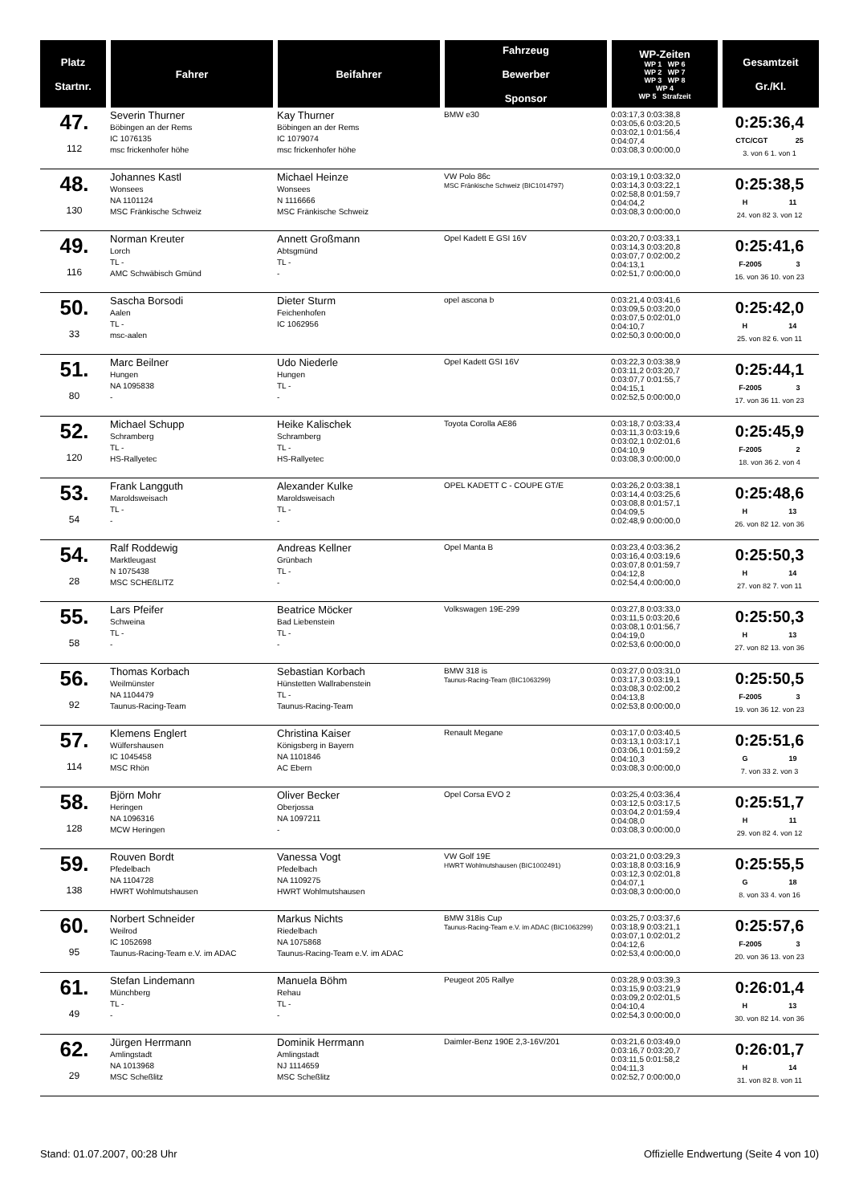| Platz Startnr. | Fahrer | Beifahrer | Fahrzeug Bewerber Sponsor | WP-Zeiten WP 1 WP 6 WP 2 WP 7 WP 3 WP 8 WP 4 WP 5 Strafzeit | Gesamtzeit Gr./Kl. |
| --- | --- | --- | --- | --- | --- |
| 47. 112 | Severin Thurner Böbingen an der Rems IC 1076135 msc frickenhofer höhe | Kay Thurner Böbingen an der Rems IC 1079074 msc frickenhofer höhe | BMW e30 | 0:03:17,3 0:03:38,8 0:03:05,6 0:03:20,5 0:03:02,1 0:01:56,4 0:04:07,4 0:03:08,3 0:00:00,0 | 0:25:36,4 CTC/CGT 25 3. von 6 1. von 1 |
| 48. 130 | Johannes Kastl Wonsees NA 1101124 MSC Fränkische Schweiz | Michael Heinze Wonsees N 1116666 MSC Fränkische Schweiz | VW Polo 86c MSC Fränkische Schweiz (BIC1014797) | 0:03:19,1 0:03:32,0 0:03:14,3 0:03:22,1 0:02:58,8 0:01:59,7 0:04:04,2 0:03:08,3 0:00:00,0 | 0:25:38,5 H 11 24. von 82 3. von 12 |
| 49. 116 | Norman Kreuter Lorch TL - AMC Schwäbisch Gmünd | Annett Großmann Abtsgmünd TL - - | Opel Kadett E GSI 16V | 0:03:20,7 0:03:33,1 0:03:14,3 0:03:20,8 0:03:07,7 0:02:00,2 0:04:13,1 0:02:51,7 0:00:00,0 | 0:25:41,6 F-2005 3 16. von 36 10. von 23 |
| 50. 33 | Sascha Borsodi Aalen TL - msc-aalen | Dieter Sturm Feichenhofen IC 1062956 | opel ascona b | 0:03:21,4 0:03:41,6 0:03:09,5 0:03:20,0 0:03:07,5 0:02:01,0 0:04:10,7 0:02:50,3 0:00:00,0 | 0:25:42,0 H 14 25. von 82 6. von 11 |
| 51. 80 | Marc Beilner Hungen NA 1095838 - | Udo Niederle Hungen TL - - | Opel Kadett GSI 16V | 0:03:22,3 0:03:38,9 0:03:11,2 0:03:20,7 0:03:07,7 0:01:55,7 0:04:15,1 0:02:52,5 0:00:00,0 | 0:25:44,1 F-2005 3 17. von 36 11. von 23 |
| 52. 120 | Michael Schupp Schramberg TL - HS-Rallyetec | Heike Kalischek Schramberg TL - HS-Rallyetec | Toyota Corolla AE86 | 0:03:18,7 0:03:33,4 0:03:11,3 0:03:19,6 0:03:02,1 0:02:01,6 0:04:10,9 0:03:08,3 0:00:00,0 | 0:25:45,9 F-2005 2 18. von 36 2. von 4 |
| 53. 54 | Frank Langguth Maroldsweisach TL - - | Alexander Kulke Maroldsweisach TL - - | OPEL KADETT C - COUPE GT/E | 0:03:26,2 0:03:38,1 0:03:14,4 0:03:25,6 0:03:08,8 0:01:57,1 0:04:09,5 0:02:48,9 0:00:00,0 | 0:25:48,6 H 13 26. von 82 12. von 36 |
| 54. 28 | Ralf Roddewig Marktleugast N 1075438 MSC SCHEßLITZ | Andreas Kellner Grünbach TL - - | Opel Manta B | 0:03:23,4 0:03:36,2 0:03:16,4 0:03:19,6 0:03:07,8 0:01:59,7 0:04:12,8 0:02:54,4 0:00:00,0 | 0:25:50,3 H 14 27. von 82 7. von 11 |
| 55. 58 | Lars Pfeifer Schweina TL - - | Beatrice Möcker Bad Liebenstein TL - - | Volkswagen 19E-299 | 0:03:27,8 0:03:33,0 0:03:11,5 0:03:20,6 0:03:08,1 0:01:56,7 0:04:19,0 0:02:53,6 0:00:00,0 | 0:25:50,3 H 13 27. von 82 13. von 36 |
| 56. 92 | Thomas Korbach Weilmünster NA 1104479 Taunus-Racing-Team | Sebastian Korbach Hünstetten Wallrabenstein TL - Taunus-Racing-Team | BMW 318 is Taunus-Racing-Team (BIC1063299) | 0:03:27,0 0:03:31,0 0:03:17,3 0:03:19,1 0:03:08,3 0:02:00,2 0:04:13,8 0:02:53,8 0:00:00,0 | 0:25:50,5 F-2005 3 19. von 36 12. von 23 |
| 57. 114 | Klemens Englert Wülfershausen IC 1045458 MSC Rhön | Christina Kaiser Königsberg in Bayern NA 1101846 AC Ebern | Renault Megane | 0:03:17,0 0:03:40,5 0:03:13,1 0:03:17,1 0:03:06,1 0:01:59,2 0:04:10,3 0:03:08,3 0:00:00,0 | 0:25:51,6 G 19 7. von 33 2. von 3 |
| 58. 128 | Björn Mohr Heringen NA 1096316 MCW Heringen | Oliver Becker Oberjossa NA 1097211 - | Opel Corsa EVO 2 | 0:03:25,4 0:03:36,4 0:03:12,5 0:03:17,5 0:03:04,2 0:01:59,4 0:04:08,0 0:03:08,3 0:00:00,0 | 0:25:51,7 H 11 29. von 82 4. von 12 |
| 59. 138 | Rouven Bordt Pfedelbach NA 1104728 HWRT Wohlmutshausen | Vanessa Vogt Pfedelbach NA 1109275 HWRT Wohlmutshausen | VW Golf 19E HWRT Wohlmutshausen (BIC1002491) | 0:03:21,0 0:03:29,3 0:03:18,8 0:03:16,9 0:03:12,3 0:02:01,8 0:04:07,1 0:03:08,3 0:00:00,0 | 0:25:55,5 G 18 8. von 33 4. von 16 |
| 60. 95 | Norbert Schneider Weilrod IC 1052698 Taunus-Racing-Team e.V. im ADAC | Markus Nichts Riedelbach NA 1075868 Taunus-Racing-Team e.V. im ADAC | BMW 318is Cup Taunus-Racing-Team e.V. im ADAC (BIC1063299) | 0:03:25,7 0:03:37,6 0:03:18,9 0:03:21,1 0:03:07,1 0:02:01,2 0:04:12,6 0:02:53,4 0:00:00,0 | 0:25:57,6 F-2005 3 20. von 36 13. von 23 |
| 61. 49 | Stefan Lindemann Münchberg TL - - | Manuela Böhm Rehau TL - - | Peugeot 205 Rallye | 0:03:28,9 0:03:39,3 0:03:15,9 0:03:21,9 0:03:09,2 0:02:01,5 0:04:10,4 0:02:54,3 0:00:00,0 | 0:26:01,4 H 13 30. von 82 14. von 36 |
| 62. 29 | Jürgen Herrmann Amlingstadt NA 1013968 MSC Scheßlitz | Dominik Herrmann Amlingstadt NJ 1114659 MSC Scheßlitz | Daimler-Benz 190E 2,3-16V/201 | 0:03:21,6 0:03:49,0 0:03:16,7 0:03:20,7 0:03:11,5 0:01:58,2 0:04:11,3 0:02:52,7 0:00:00,0 | 0:26:01,7 H 14 31. von 82 8. von 11 |
Stand: 01.07.2007, 00:28 Uhr Offizielle Endwertung (Seite 4 von 10)